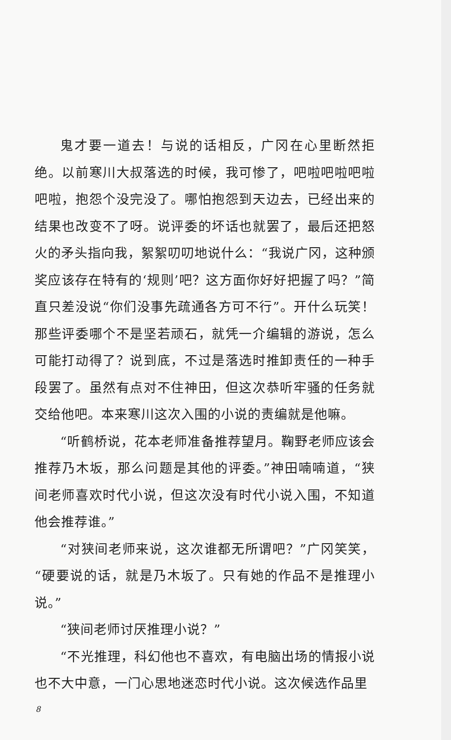鬼才要一道去！与说的话相反，广冈在心里断然拒绝。以前寒川大叔落选的时候，我可惨了，吧啦吧啦吧啦吧啦，抱怨个没完没了。哪怕抱怨到天边去，已经出来的结果也改变不了呀。说评委的坏话也就罢了，最后还把怒火的矛头指向我，絮絮叨叨地说什么：“我说广冈，这种颁奖应该存在特有的‘规则’吧？这方面你好好把握了吗？”简直只差没说“你们没事先疏通各方可不行”。开什么玩笑！那些评委哪个不是坚若顽石，就凭一介编辑的游说，怎么可能打动得了？说到底，不过是落选时推卸责任的一种手段罢了。虽然有点对不住神田，但这次恭听牢骚的任务就交给他吧。本来寒川这次入围的小说的责编就是他嘛。
“听鹤桥说，花本老师准备推荐望月。鞠野老师应该会推荐乃木坂，那么问题是其他的评委。”神田喃喃道，“狭间老师喜欢时代小说，但这次没有时代小说入围，不知道他会推荐谁。”
“对狭间老师来说，这次谁都无所谓吧？”广冈笑笑，“硬要说的话，就是乃木坂了。只有她的作品不是推理小说。”
“狭间老师讨厌推理小说？”
“不光推理，科幻他也不喜欢，有电脑出场的情报小说也不大中意，一门心思地迷恋时代小说。这次候选作品里
8